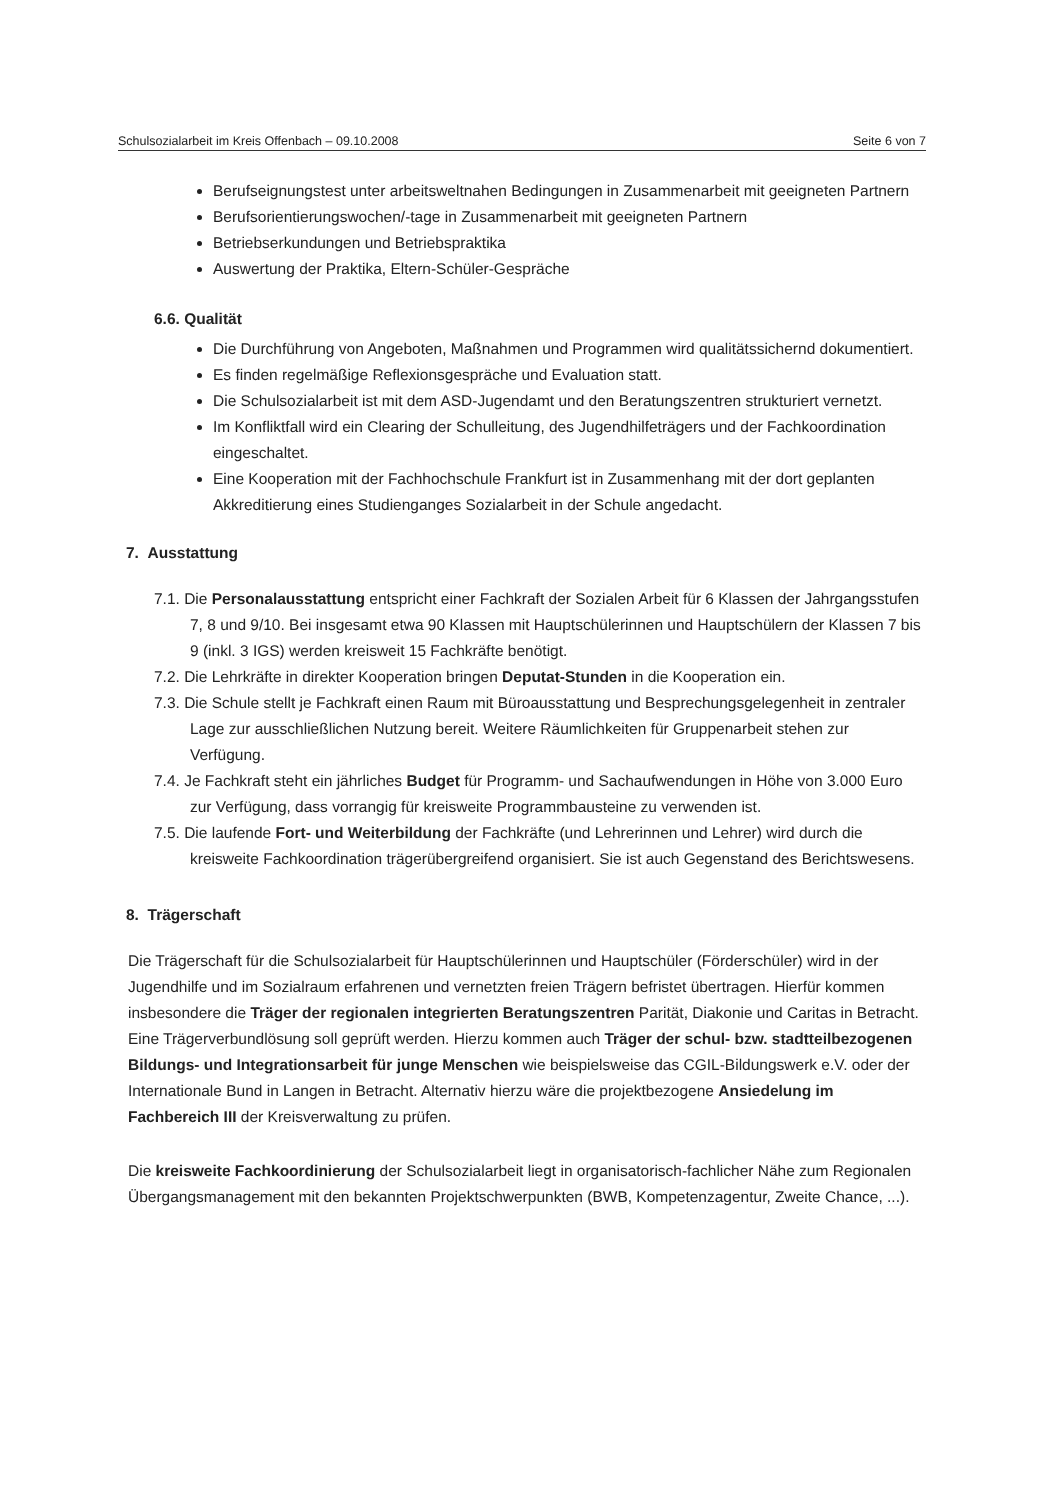Schulsozialarbeit im Kreis Offenbach – 09.10.2008 Seite 6 von 7
Berufseignungstest unter arbeitsweltnahen Bedingungen in Zusammenarbeit mit geeigneten Partnern
Berufsorientierungswochen/-tage in Zusammenarbeit mit geeigneten Partnern
Betriebserkundungen und Betriebspraktika
Auswertung der Praktika, Eltern-Schüler-Gespräche
6.6. Qualität
Die Durchführung von Angeboten, Maßnahmen und Programmen wird qualitätssichernd dokumentiert.
Es finden regelmäßige Reflexionsgespräche und Evaluation statt.
Die Schulsozialarbeit ist mit dem ASD-Jugendamt und den Beratungszentren strukturiert vernetzt.
Im Konfliktfall wird ein Clearing der Schulleitung, des Jugendhilfeträgers und der Fachkoordination eingeschaltet.
Eine Kooperation mit der Fachhochschule Frankfurt ist in Zusammenhang mit der dort geplanten Akkreditierung eines Studienganges Sozialarbeit in der Schule angedacht.
7. Ausstattung
7.1. Die Personalausstattung entspricht einer Fachkraft der Sozialen Arbeit für 6 Klassen der Jahrgangsstufen 7, 8 und 9/10. Bei insgesamt etwa 90 Klassen mit Hauptschülerinnen und Hauptschülern der Klassen 7 bis 9 (inkl. 3 IGS) werden kreisweit 15 Fachkräfte benötigt.
7.2. Die Lehrkräfte in direkter Kooperation bringen Deputat-Stunden in die Kooperation ein.
7.3. Die Schule stellt je Fachkraft einen Raum mit Büroausstattung und Besprechungsgelegenheit in zentraler Lage zur ausschließlichen Nutzung bereit. Weitere Räumlichkeiten für Gruppenarbeit stehen zur Verfügung.
7.4. Je Fachkraft steht ein jährliches Budget für Programm- und Sachaufwendungen in Höhe von 3.000 Euro zur Verfügung, dass vorrangig für kreisweite Programmbausteine zu verwenden ist.
7.5. Die laufende Fort- und Weiterbildung der Fachkräfte (und Lehrerinnen und Lehrer) wird durch die kreisweite Fachkoordination trägerübergreifend organisiert. Sie ist auch Gegenstand des Berichtswesens.
8. Trägerschaft
Die Trägerschaft für die Schulsozialarbeit für Hauptschülerinnen und Hauptschüler (Förderschüler) wird in der Jugendhilfe und im Sozialraum erfahrenen und vernetzten freien Trägern befristet übertragen. Hierfür kommen insbesondere die Träger der regionalen integrierten Beratungszentren Parität, Diakonie und Caritas in Betracht. Eine Trägerverbundlösung soll geprüft werden. Hierzu kommen auch Träger der schul- bzw. stadtteilbezogenen Bildungs- und Integrationsarbeit für junge Menschen wie beispielsweise das CGIL-Bildungswerk e.V. oder der Internationale Bund in Langen in Betracht. Alternativ hierzu wäre die projektbezogene Ansiedelung im Fachbereich III der Kreisverwaltung zu prüfen.
Die kreisweite Fachkoordinierung der Schulsozialarbeit liegt in organisatorisch-fachlicher Nähe zum Regionalen Übergangsmanagement mit den bekannten Projektschwerpunkten (BWB, Kompetenzagentur, Zweite Chance, ...).